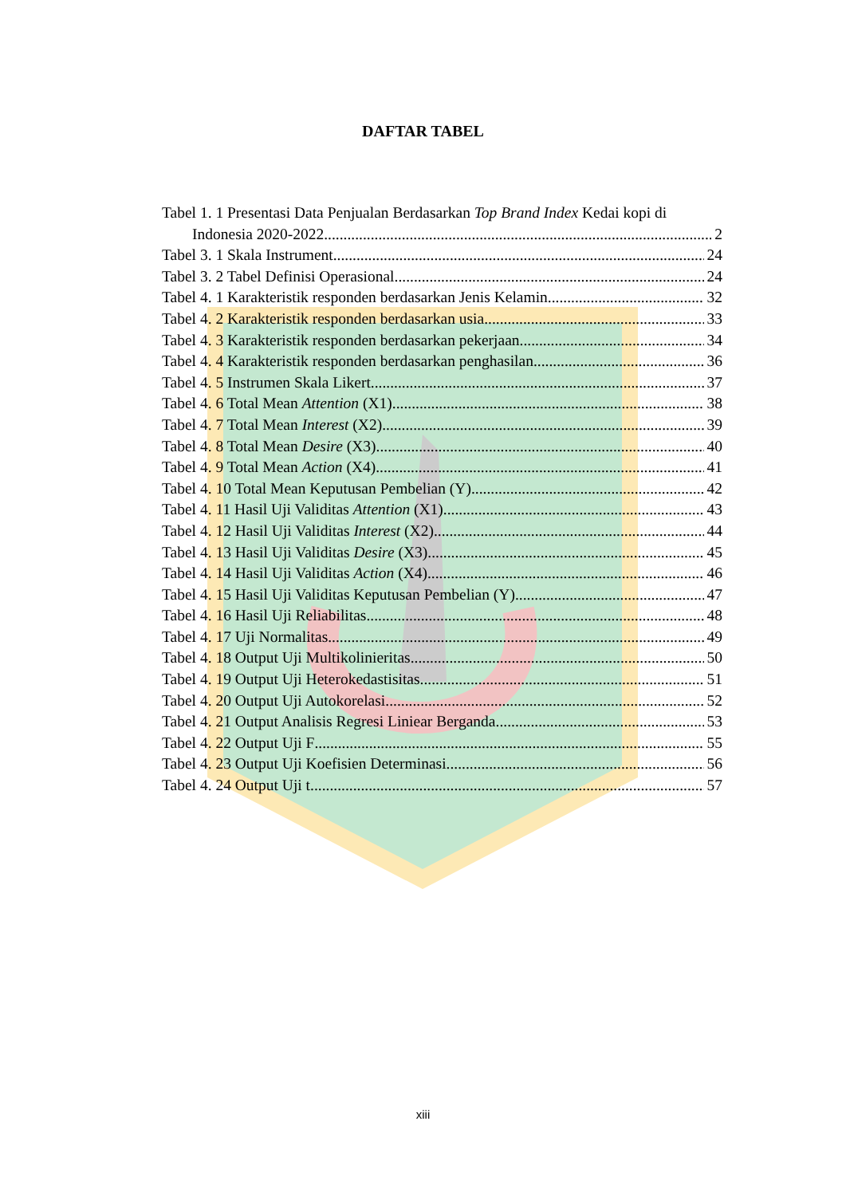DAFTAR TABEL
Tabel 1. 1 Presentasi Data Penjualan Berdasarkan Top Brand Index Kedai kopi di
Indonesia 2020-2022 2
Tabel 3. 1 Skala Instrument 24
Tabel 3. 2 Tabel Definisi Operasional 24
Tabel 4. 1 Karakteristik responden berdasarkan Jenis Kelamin 32
Tabel 4. 2 Karakteristik responden berdasarkan usia 33
Tabel 4. 3 Karakteristik responden berdasarkan pekerjaan 34
Tabel 4. 4 Karakteristik responden berdasarkan penghasilan 36
Tabel 4. 5 Instrumen Skala Likert 37
Tabel 4. 6 Total Mean Attention (X1) 38
Tabel 4. 7 Total Mean Interest (X2) 39
Tabel 4. 8 Total Mean Desire (X3) 40
Tabel 4. 9 Total Mean Action (X4) 41
Tabel 4. 10 Total Mean Keputusan Pembelian (Y) 42
Tabel 4. 11 Hasil Uji Validitas Attention (X1) 43
Tabel 4. 12 Hasil Uji Validitas Interest (X2) 44
Tabel 4. 13 Hasil Uji Validitas Desire (X3) 45
Tabel 4. 14 Hasil Uji Validitas Action (X4) 46
Tabel 4. 15 Hasil Uji Validitas Keputusan Pembelian (Y) 47
Tabel 4. 16 Hasil Uji Reliabilitas 48
Tabel 4. 17 Uji Normalitas 49
Tabel 4. 18 Output Uji Multikolinieritas 50
Tabel 4. 19 Output Uji Heterokedastisitas 51
Tabel 4. 20 Output Uji Autokorelasi 52
Tabel 4. 21 Output Analisis Regresi Liniear Berganda 53
Tabel 4. 22 Output Uji F 55
Tabel 4. 23 Output Uji Koefisien Determinasi 56
Tabel 4. 24 Output Uji t 57
xiii